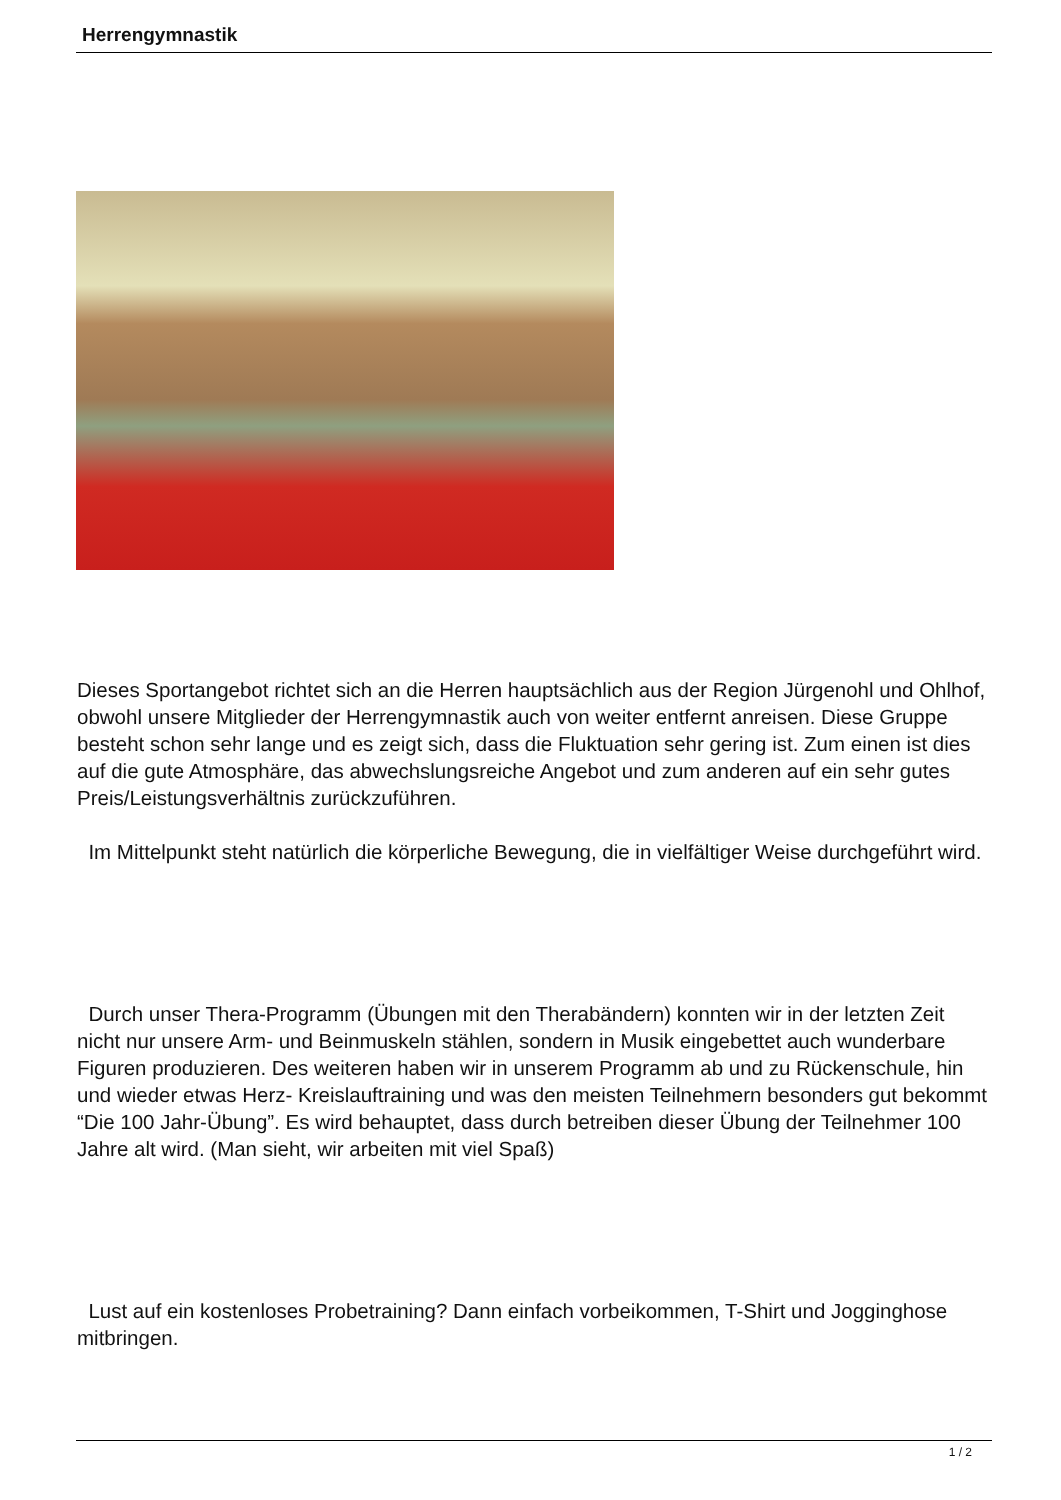Herrengymnastik
Dieses Sportangebot richtet sich an die Herren hauptsächlich aus der Region Jürgenohl und Ohlhof, obwohl unsere Mitglieder der Herrengymnastik auch von weiter entfernt anreisen. Diese Gruppe besteht schon sehr lange und es zeigt sich, dass die Fluktuation sehr gering ist. Zum einen ist dies auf die gute Atmosphäre, das abwechslungsreiche Angebot und zum anderen auf ein sehr gutes Preis/Leistungsverhältnis zurückzuführen.
Im Mittelpunkt steht natürlich die körperliche Bewegung, die in vielfältiger Weise durchgeführt wird.
Durch unser Thera-Programm (Übungen mit den Therabändern) konnten wir in der letzten Zeit nicht nur unsere Arm- und Beinmuskeln stählen, sondern in Musik eingebettet auch wunderbare Figuren produzieren. Des weiteren haben wir in unserem Programm ab und zu Rückenschule, hin und wieder etwas Herz- Kreislauftraining und was den meisten Teilnehmern besonders gut bekommt “Die 100 Jahr-Übung”. Es wird behauptet, dass durch betreiben dieser Übung der Teilnehmer 100 Jahre alt wird. (Man sieht, wir arbeiten mit viel Spaß)
Lust auf ein kostenloses Probetraining? Dann einfach vorbeikommen, T-Shirt und Jogginghose mitbringen.
1 / 2